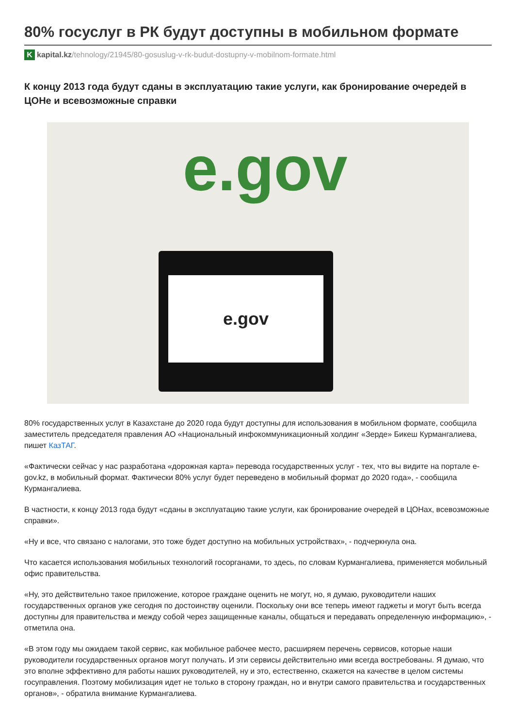80% госуслуг в РК будут доступны в мобильном формате
Kkapital.kz /tehnology/21945/80-gosuslug-v-rk-budut-dostupny-v-mobilnom-formate.html
К концу 2013 года будут сданы в эксплуатацию такие услуги, как бронирование очередей в ЦОНе и всевозможные справки
e.gov
e.gov
80% государственных услуг в Казахстане до 2020 года будут доступны для использования в мобильном формате, сообщила заместитель председателя правления АО «Национальный инфокоммуникационный холдинг «Зерде» Бикеш Курмангалиева, пишет КазТАГ.
«Фактически сейчас у нас разработана «дорожная карта» перевода государственных услуг - тех, что вы видите на портале e-gov.kz, в мобильный формат. Фактически 80% услуг будет переведено в мобильный формат до 2020 года», - сообщила Курмангалиева.
В частности, к концу 2013 года будут «сданы в эксплуатацию такие услуги, как бронирование очередей в ЦОНах, всевозможные справки».
«Ну и все, что связано с налогами, это тоже будет доступно на мобильных устройствах», - подчеркнула она.
Что касается использования мобильных технологий госорганами, то здесь, по словам Курмангалиева, применяется мобильный офис правительства.
«Ну, это действительно такое приложение, которое граждане оценить не могут, но, я думаю, руководители наших государственных органов уже сегодня по достоинству оценили. Поскольку они все теперь имеют гаджеты и могут быть всегда доступны для правительства и между собой через защищенные каналы, общаться и передавать определенную информацию», - отметила она.
«В этом году мы ожидаем такой сервис, как мобильное рабочее место, расширяем перечень сервисов, которые наши руководители государственных органов могут получать. И эти сервисы действительно ими всегда востребованы. Я думаю, что это вполне эффективно для работы наших руководителей, ну и это, естественно, скажется на качестве в целом системы госуправления. Поэтому мобилизация идет не только в сторону граждан, но и внутри самого правительства и государственных органов», - обратила внимание Курмангалиева.